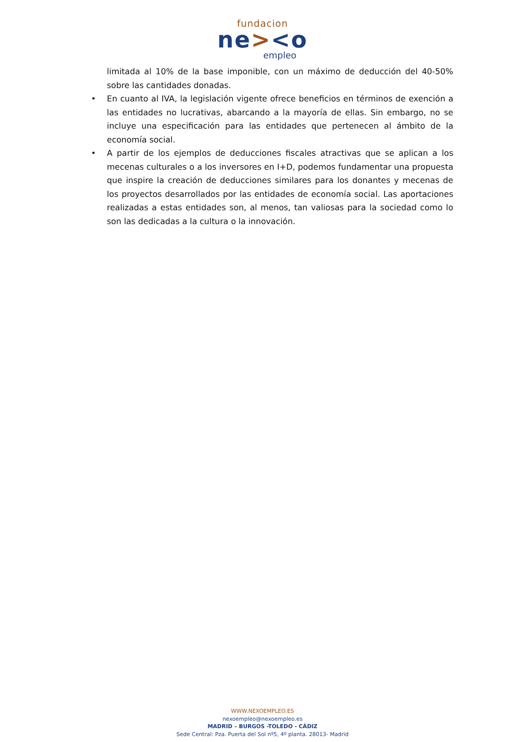fundacion
ne><o
empleo
limitada al 10% de la base imponible, con un máximo de deducción del 40-50% sobre las cantidades donadas.
• En cuanto al IVA, la legislación vigente ofrece beneficios en términos de exención a las entidades no lucrativas, abarcando a la mayoría de ellas. Sin embargo, no se incluye una especificación para las entidades que pertenecen al ámbito de la economía social.
• A partir de los ejemplos de deducciones fiscales atractivas que se aplican a los mecenas culturales o a los inversores en I+D, podemos fundamentar una propuesta que inspire la creación de deducciones similares para los donantes y mecenas de los proyectos desarrollados por las entidades de economía social. Las aportaciones realizadas a estas entidades son, al menos, tan valiosas para la sociedad como lo son las dedicadas a la cultura o la innovación.
WWW.NEXOEMPLEO.ES
nexoempleo@nexoempleo.es
MADRID – BURGOS -TOLEDO - CÁDIZ
Sede Central: Pza. Puerta del Sol nº5, 4º planta. 28013- Madrid